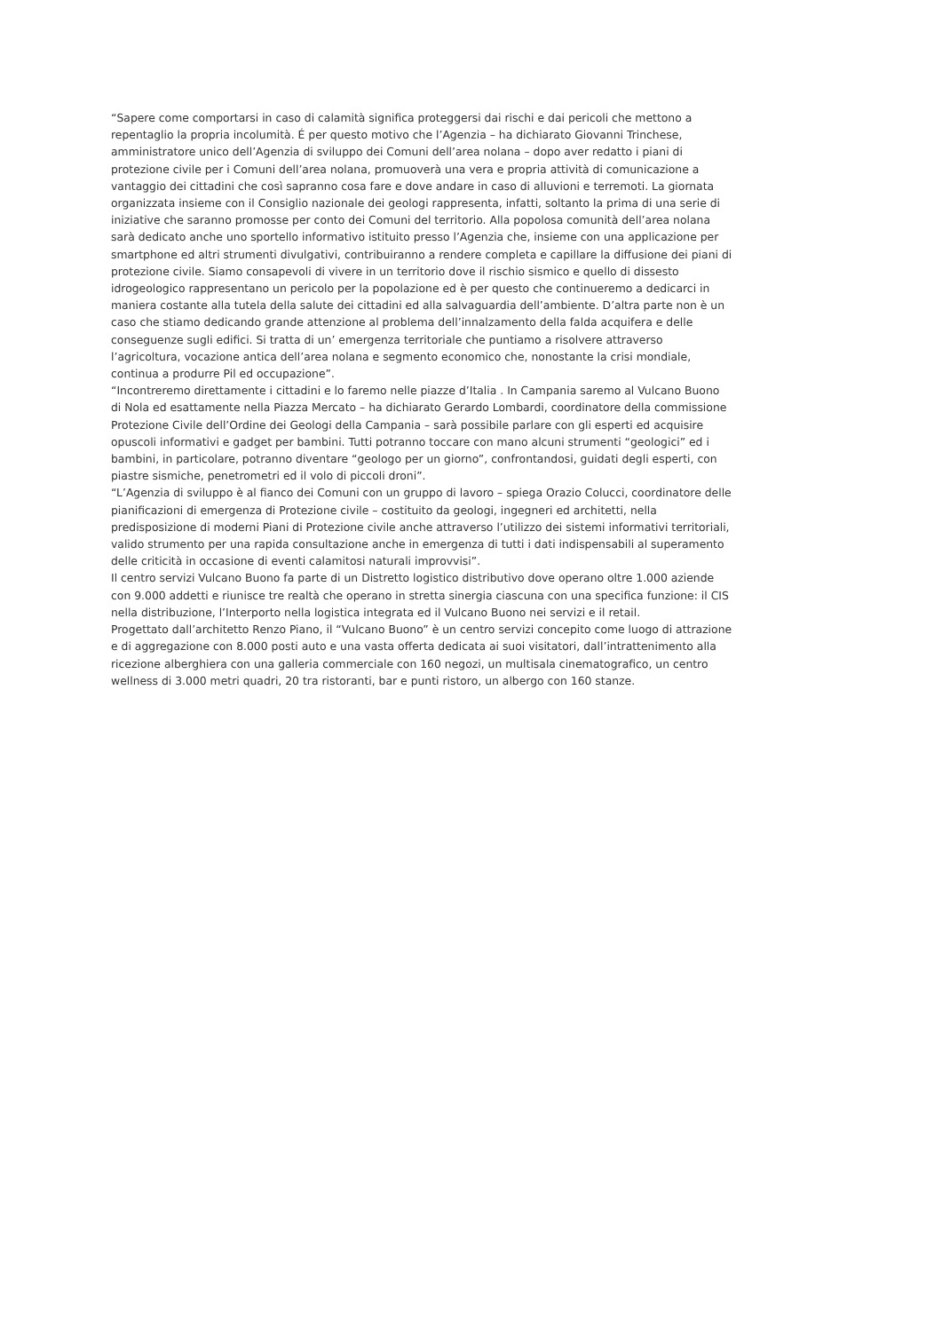“Sapere come comportarsi in caso di calamità significa proteggersi dai rischi e dai pericoli che mettono a repentaglio la propria incolumità. É per questo motivo che l’Agenzia – ha dichiarato Giovanni Trinchese, amministratore unico dell’Agenzia di sviluppo dei Comuni dell’area nolana – dopo aver redatto i piani di protezione civile per i Comuni dell’area nolana, promuoverà una vera e propria attività di comunicazione a vantaggio dei cittadini che così sapranno cosa fare e dove andare in caso di alluvioni e terremoti. La giornata organizzata insieme con il Consiglio nazionale dei geologi rappresenta, infatti, soltanto la prima di una serie di iniziative che saranno promosse per conto dei Comuni del territorio. Alla popolosa comunità dell’area nolana sarà dedicato anche uno sportello informativo istituito presso l’Agenzia che, insieme con una applicazione per smartphone ed altri strumenti divulgativi, contribuiranno a rendere completa e capillare la diffusione dei piani di protezione civile. Siamo consapevoli di vivere in un territorio dove il rischio sismico e quello di dissesto idrogeologico rappresentano un pericolo per la popolazione ed è per questo che continueremo a dedicarci in maniera costante alla tutela della salute dei cittadini ed alla salvaguardia dell’ambiente. D’altra parte non è un caso che stiamo dedicando grande attenzione al problema dell’innalzamento della falda acquifera e delle conseguenze sugli edifici. Si tratta di un’ emergenza territoriale che puntiamo a risolvere attraverso l’agricoltura, vocazione antica dell’area nolana e segmento economico che, nonostante la crisi mondiale, continua a produrre Pil ed occupazione”.
“Incontreremo direttamente i cittadini e lo faremo nelle piazze d’Italia . In Campania saremo al Vulcano Buono di Nola ed esattamente nella Piazza Mercato – ha dichiarato Gerardo Lombardi, coordinatore della commissione Protezione Civile dell’Ordine dei Geologi della Campania – sarà possibile parlare con gli esperti ed acquisire opuscoli informativi e gadget per bambini. Tutti potranno toccare con mano alcuni strumenti “geologici” ed i bambini, in particolare, potranno diventare “geologo per un giorno”, confrontandosi, guidati degli esperti, con piastre sismiche, penetrometri ed il volo di piccoli droni”.
“L’Agenzia di sviluppo è al fianco dei Comuni con un gruppo di lavoro – spiega Orazio Colucci, coordinatore delle pianificazioni di emergenza di Protezione civile – costituito da geologi, ingegneri ed architetti, nella predisposizione di moderni Piani di Protezione civile anche attraverso l’utilizzo dei sistemi informativi territoriali, valido strumento per una rapida consultazione anche in emergenza di tutti i dati indispensabili al superamento delle criticità in occasione di eventi calamitosi naturali improvvisi”.
Il centro servizi Vulcano Buono fa parte di un Distretto logistico distributivo dove operano oltre 1.000 aziende con 9.000 addetti e riunisce tre realtà che operano in stretta sinergia ciascuna con una specifica funzione: il CIS nella distribuzione, l’Interporto nella logistica integrata ed il Vulcano Buono nei servizi e il retail.
Progettato dall’architetto Renzo Piano, il “Vulcano Buono” è un centro servizi concepito come luogo di attrazione e di aggregazione con 8.000 posti auto e una vasta offerta dedicata ai suoi visitatori, dall’intrattenimento alla ricezione alberghiera con una galleria commerciale con 160 negozi, un multisala cinematografico, un centro wellness di 3.000 metri quadri, 20 tra ristoranti, bar e punti ristoro, un albergo con 160 stanze.